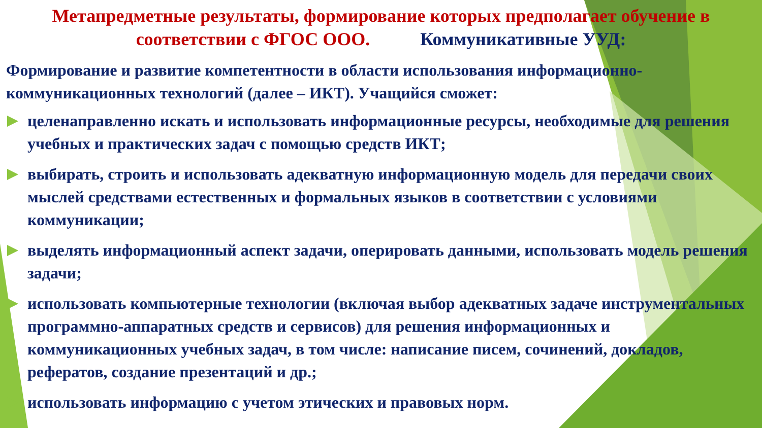Метапредметные результаты, формирование которых предполагает обучение в соответствии с ФГОС ООО. Коммуникативные УУД:
Формирование и развитие компетентности в области использования информационно-коммуникационных технологий (далее – ИКТ). Учащийся сможет:
целенаправленно искать и использовать информационные ресурсы, необходимые для решения учебных и практических задач с помощью средств ИКТ;
выбирать, строить и использовать адекватную информационную модель для передачи своих мыслей средствами естественных и формальных языков в соответствии с условиями коммуникации;
выделять информационный аспект задачи, оперировать данными, использовать модель решения задачи;
использовать компьютерные технологии (включая выбор адекватных задаче инструментальных программно-аппаратных средств и сервисов) для решения информационных и коммуникационных учебных задач, в том числе: написание писем, сочинений, докладов, рефератов, создание презентаций и др.;
использовать информацию с учетом этических и правовых норм.